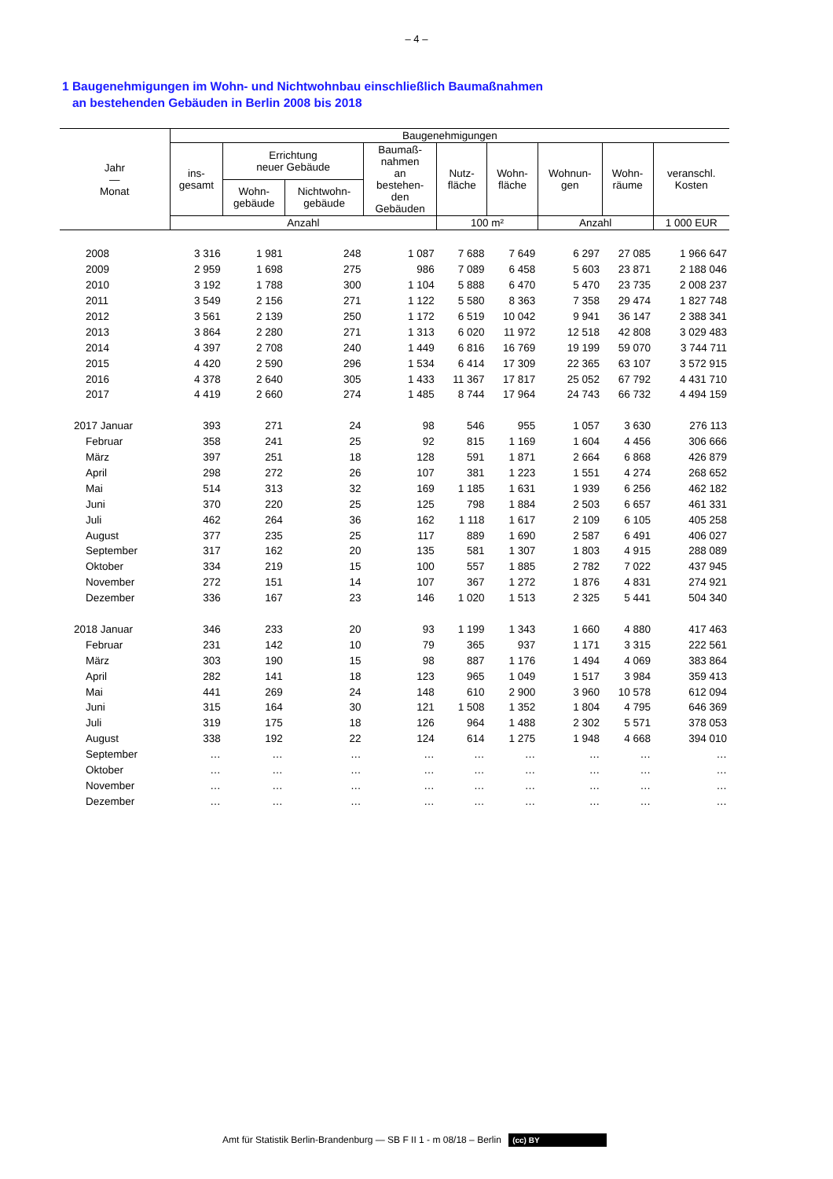– 4 –
1 Baugenehmigungen im Wohn- und Nichtwohnbau einschließlich Baumaßnahmen
an bestehenden Gebäuden in Berlin 2008 bis 2018
| Jahr — Monat | Baugenehmigungen | | | | | | | | |
| --- | --- | --- | --- | --- | --- | --- | --- | --- | --- |
| | ins- gesamt | Errichtung neuer Gebäude | | Baumaß- nahmen an bestehen- den Gebäuden | Nutz- fläche | Wohn- fläche | Wohnun- gen | Wohn- räume | veranschl. Kosten |
| | | Wohn- gebäude | Nichtwohn- gebäude | | | | | | |
| | Anzahl | | | | 100 m² | | Anzahl | | 1 000 EUR |
| 2008 | 3 316 | 1 981 | 248 | 1 087 | 7 688 | 7 649 | 6 297 | 27 085 | 1 966 647 |
| 2009 | 2 959 | 1 698 | 275 | 986 | 7 089 | 6 458 | 5 603 | 23 871 | 2 188 046 |
| 2010 | 3 192 | 1 788 | 300 | 1 104 | 5 888 | 6 470 | 5 470 | 23 735 | 2 008 237 |
| 2011 | 3 549 | 2 156 | 271 | 1 122 | 5 580 | 8 363 | 7 358 | 29 474 | 1 827 748 |
| 2012 | 3 561 | 2 139 | 250 | 1 172 | 6 519 | 10 042 | 9 941 | 36 147 | 2 388 341 |
| 2013 | 3 864 | 2 280 | 271 | 1 313 | 6 020 | 11 972 | 12 518 | 42 808 | 3 029 483 |
| 2014 | 4 397 | 2 708 | 240 | 1 449 | 6 816 | 16 769 | 19 199 | 59 070 | 3 744 711 |
| 2015 | 4 420 | 2 590 | 296 | 1 534 | 6 414 | 17 309 | 22 365 | 63 107 | 3 572 915 |
| 2016 | 4 378 | 2 640 | 305 | 1 433 | 11 367 | 17 817 | 25 052 | 67 792 | 4 431 710 |
| 2017 | 4 419 | 2 660 | 274 | 1 485 | 8 744 | 17 964 | 24 743 | 66 732 | 4 494 159 |
| 2017 Januar | 393 | 271 | 24 | 98 | 546 | 955 | 1 057 | 3 630 | 276 113 |
| Februar | 358 | 241 | 25 | 92 | 815 | 1 169 | 1 604 | 4 456 | 306 666 |
| März | 397 | 251 | 18 | 128 | 591 | 1 871 | 2 664 | 6 868 | 426 879 |
| April | 298 | 272 | 26 | 107 | 381 | 1 223 | 1 551 | 4 274 | 268 652 |
| Mai | 514 | 313 | 32 | 169 | 1 185 | 1 631 | 1 939 | 6 256 | 462 182 |
| Juni | 370 | 220 | 25 | 125 | 798 | 1 884 | 2 503 | 6 657 | 461 331 |
| Juli | 462 | 264 | 36 | 162 | 1 118 | 1 617 | 2 109 | 6 105 | 405 258 |
| August | 377 | 235 | 25 | 117 | 889 | 1 690 | 2 587 | 6 491 | 406 027 |
| September | 317 | 162 | 20 | 135 | 581 | 1 307 | 1 803 | 4 915 | 288 089 |
| Oktober | 334 | 219 | 15 | 100 | 557 | 1 885 | 2 782 | 7 022 | 437 945 |
| November | 272 | 151 | 14 | 107 | 367 | 1 272 | 1 876 | 4 831 | 274 921 |
| Dezember | 336 | 167 | 23 | 146 | 1 020 | 1 513 | 2 325 | 5 441 | 504 340 |
| 2018 Januar | 346 | 233 | 20 | 93 | 1 199 | 1 343 | 1 660 | 4 880 | 417 463 |
| Februar | 231 | 142 | 10 | 79 | 365 | 937 | 1 171 | 3 315 | 222 561 |
| März | 303 | 190 | 15 | 98 | 887 | 1 176 | 1 494 | 4 069 | 383 864 |
| April | 282 | 141 | 18 | 123 | 965 | 1 049 | 1 517 | 3 984 | 359 413 |
| Mai | 441 | 269 | 24 | 148 | 610 | 2 900 | 3 960 | 10 578 | 612 094 |
| Juni | 315 | 164 | 30 | 121 | 1 508 | 1 352 | 1 804 | 4 795 | 646 369 |
| Juli | 319 | 175 | 18 | 126 | 964 | 1 488 | 2 302 | 5 571 | 378 053 |
| August | 338 | 192 | 22 | 124 | 614 | 1 275 | 1 948 | 4 668 | 394 010 |
| September | … | … | … | … | … | … | … | … | … |
| Oktober | … | … | … | … | … | … | … | … | … |
| November | … | … | … | … | … | … | … | … | … |
| Dezember | … | … | … | … | … | … | … | … | … |
Amt für Statistik Berlin-Brandenburg — SB F II 1 - m 08/18 – Berlin (cc) BY